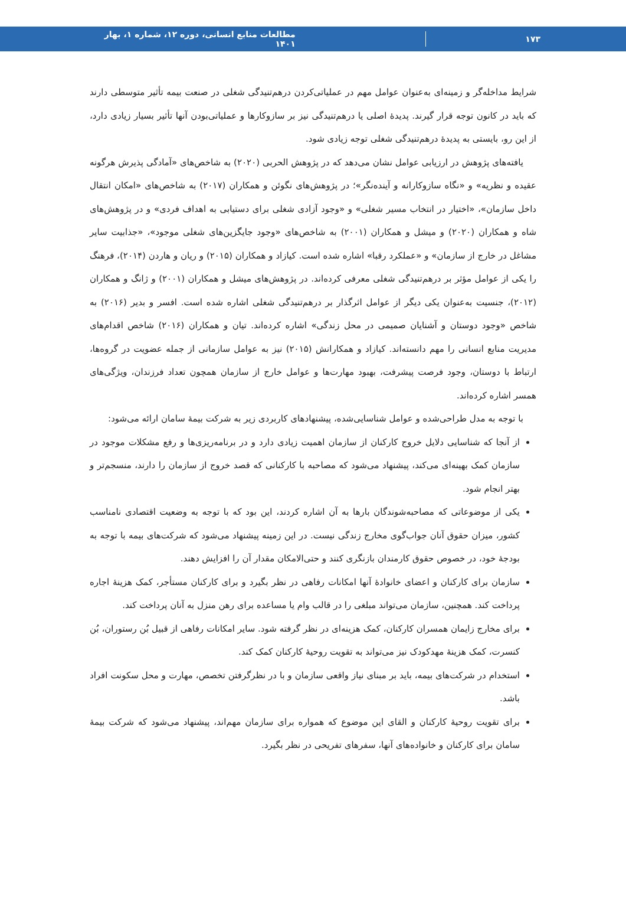۱۷۳ مطالعات منابع انسانی، دوره ۱۲، شماره ۱، بهار ۱۴۰۱
شرایط مداخله‌گر و زمینه‌ای به‌عنوان عوامل مهم در عملیاتی‌کردن درهم‌تنیدگی شغلی در صنعت بیمه تأثیر متوسطی دارند که باید در کانون توجه قرار گیرند. پدیدۀ اصلی یا درهم‌تنیدگی نیز بر سازوکارها و عملیاتی‌بودن آنها تأثیر بسیار زیادی دارد، از این رو، بایستی به پدیدۀ درهم‌تنیدگی شغلی توجه زیادی شود.
یافته‌های پژوهش در ارزیابی عوامل نشان می‌دهد که در پژوهش الحربی (۲۰۲۰) به شاخص‌های «آمادگی پذیرش هرگونه عقیده و نظریه» و «نگاه سازوکارانه و آینده‌نگر»؛ در پژوهش‌های نگوئن و همکاران (۲۰۱۷) به شاخص‌های «امکان انتقال داخل سازمان»، «اختیار در انتخاب مسیر شغلی» و «وجود آزادی شغلی برای دستیابی به اهداف فردی» و در پژوهش‌های شاه و همکاران (۲۰۲۰) و میشل و همکاران (۲۰۰۱) به شاخص‌های «وجود جایگزین‌های شغلی موجود»، «جذابیت سایر مشاغل در خارج از سازمان» و «عملکرد رقبا» اشاره شده است. کیازاد و همکاران (۲۰۱۵) و ریان و هاردن (۲۰۱۴)، فرهنگ را یکی از عوامل مؤثر بر درهم‌تنیدگی شغلی معرفی کرده‌اند. در پژوهش‌های میشل و همکاران (۲۰۰۱) و ژانگ و همکاران (۲۰۱۲)، جنسیت به‌عنوان یکی دیگر از عوامل اثرگذار بر درهم‌تنیدگی شغلی اشاره شده است. افسر و بدیر (۲۰۱۶) به شاخص «وجود دوستان و آشنایان صمیمی در محل زندگی» اشاره کرده‌اند. تیان و همکاران (۲۰۱۶) شاخص اقدام‌های مدیریت منابع انسانی را مهم دانسته‌اند. کیازاد و همکارانش (۲۰۱۵) نیز به عوامل سازمانی از جمله عضویت در گروه‌ها، ارتباط با دوستان، وجود فرصت پیشرفت، بهبود مهارت‌ها و عوامل خارج از سازمان همچون تعداد فرزندان، ویژگی‌های همسر اشاره کرده‌اند.
با توجه به مدل طراحی‌شده و عوامل شناسایی‌شده، پیشنهادهای کاربردی زیر به شرکت بیمۀ سامان ارائه می‌شود:
از آنجا که شناسایی دلایل خروج کارکنان از سازمان اهمیت زیادی دارد و در برنامه‌ریزی‌ها و رفع مشکلات موجود در سازمان کمک بهینه‌ای می‌کند، پیشنهاد می‌شود که مصاحبه با کارکنانی که قصد خروج از سازمان را دارند، منسجم‌تر و بهتر انجام شود.
یکی از موضوعاتی که مصاحبه‌شوندگان بارها به آن اشاره کردند، این بود که با توجه به وضعیت اقتصادی نامناسب کشور، میزان حقوق آنان جواب‌گوی مخارج زندگی نیست. در این زمینه پیشنهاد می‌شود که شرکت‌های بیمه با توجه به بودجۀ خود، در خصوص حقوق کارمندان بازنگری کنند و حتی‌الامکان مقدار آن را افزایش دهند.
سازمان برای کارکنان و اعضای خانوادۀ آنها امکانات رفاهی در نظر بگیرد و برای کارکنان مستأجر، کمک هزینۀ اجاره پرداخت کند. همچنین، سازمان می‌تواند مبلغی را در قالب وام یا مساعده برای رهن منزل به آنان پرداخت کند.
برای مخارج زایمان همسران کارکنان، کمک هزینه‌ای در نظر گرفته شود. سایر امکانات رفاهی از قبیل بُن رستوران، بُن کنسرت، کمک هزینۀ مهدکودک نیز می‌تواند به تقویت روحیۀ کارکنان کمک کند.
استخدام در شرکت‌های بیمه، باید بر مبنای نیاز واقعی سازمان و با در نظرگرفتن تخصص، مهارت و محل سکونت افراد باشد.
برای تقویت روحیۀ کارکنان و القای این موضوع که همواره برای سازمان مهم‌اند، پیشنهاد می‌شود که شرکت بیمۀ سامان برای کارکنان و خانواده‌های آنها، سفرهای تفریحی در نظر بگیرد.